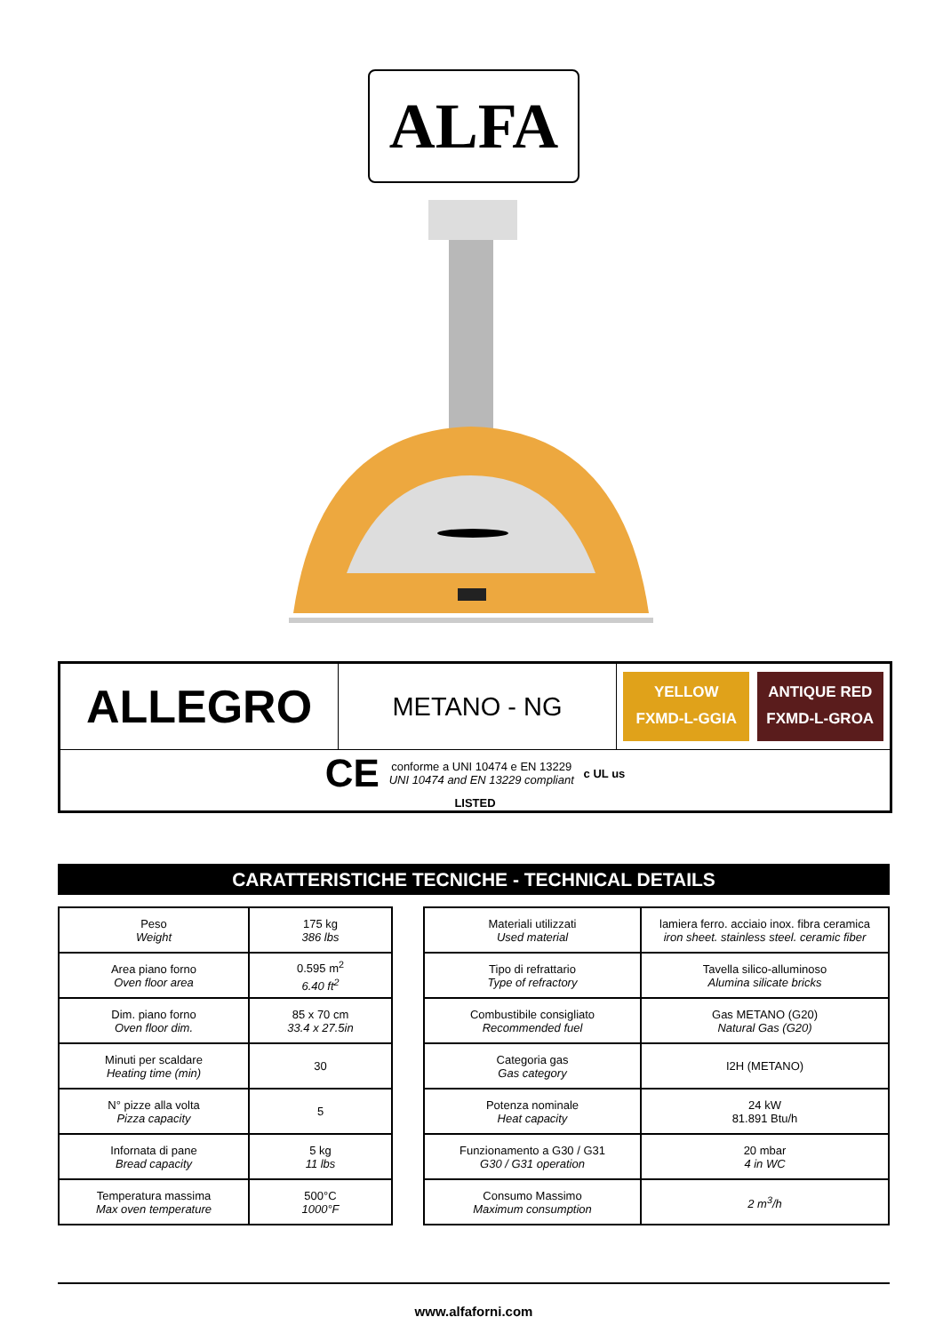ALFA
| ALLEGRO | METANO - NG | YELLOW FXMD-L-GGIA ANTIQUE RED FXMD-L-GROA |
| CE conforme a UNI 10474 e EN 13229 UNI 10474 and EN 13229 compliant c UL us LISTED | | |
CARATTERISTICHE TECNICHE - TECHNICAL DETAILS
| Peso Weight | 175 kg 386 lbs |
| Area piano forno Oven floor area | 0.595 m<sup>2</sup> 6.40 ft<sup>2</sup> |
| Dim. piano forno Oven floor dim. | 85 x 70 cm 33.4 x 27.5in |
| Minuti per scaldare Heating time (min) | 30 |
| N° pizze alla volta Pizza capacity | 5 |
| Infornata di pane Bread capacity | 5 kg 11 lbs |
| Temperatura massima Max oven temperature | 500°C 1000°F |
| Materiali utilizzati Used material | lamiera ferro. acciaio inox. fibra ceramica iron sheet. stainless steel. ceramic fiber |
| Tipo di refrattario Type of refractory | Tavella silico-alluminoso Alumina silicate bricks |
| Combustibile consigliato Recommended fuel | Gas METANO (G20) Natural Gas (G20) |
| Categoria gas Gas category | I2H (METANO) |
| Potenza nominale Heat capacity | 24 kW 81.891 Btu/h |
| Funzionamento a G30 / G31 G30 / G31 operation | 20 mbar 4 in WC |
| Consumo Massimo Maximum consumption | 2 m<sup>3</sup>/h |
www.alfaforni.com